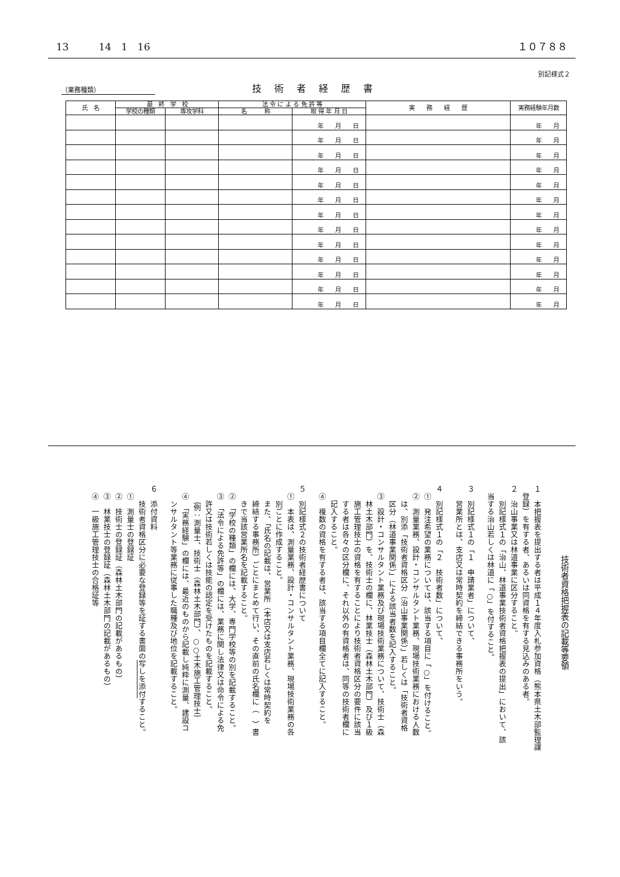13　　　14　1　16 １０７８８
別記様式２
（業務種類）
技術者経歴書
| 氏 名 | 最 終 学 校 | | 法 令 に よ る 免 許 等 | | 実 務 経 歴 | 実務経験年月数 |
| --- | --- | --- | --- | --- | --- | --- |
| | 学校の種類 | 専攻学科 | 名 称 | 取 得 年 月 日 | | |
| | | | | 年 月 日 | | 年 月 |
| | | | | 年 月 日 | | 年 月 |
| | | | | 年 月 日 | | 年 月 |
| | | | | 年 月 日 | | 年 月 |
| | | | | 年 月 日 | | 年 月 |
| | | | | 年 月 日 | | 年 月 |
| | | | | 年 月 日 | | 年 月 |
| | | | | 年 月 日 | | 年 月 |
| | | | | 年 月 日 | | 年 月 |
| | | | | 年 月 日 | | 年 月 |
| | | | | 年 月 日 | | 年 月 |
| | | | | 年 月 日 | | 年 月 |
| | | | | 年 月 日 | | 年 月 |
技術者資格把握表の記載等要領
１　本把握表を提出する者は平成１４年度入札参加資格（熊本県土木部監理課
　登録）を有する者、あるいは同資格を有する見込みのある者。
２　治山事業又は林道事業に区分すること。
　　別記様式１の「治山、林道事業技術者資格把握表の提出」において、該
　当する治山若しくは林道に「○」を付すること。
３　別記様式１の「１　申請業者」について、
　　営業所とは、支店又は常時契約を締結できる事務所をいう。
４　別記様式１の「２　技術者数」について、
　①　発注希望の業務については、該当する項目に「○」を付けること。
　②　測量業務、設計・コンサルタント業務、現場技術業務における人数
　　は、別添「技術者資格区分（治山事業関係）」若しくは「技術者資格
　　区分（林道事業関係）」による該当者数を記入すること。
　③　設計・コンサルタント業務及び現場技術業務について、技術士（森
　　林土木部門）を、技術士の欄に、林業技士（森林土木部門）及び１級
　　施工管理技士の資格を有することにより技術者資格区分の要件に該当
　　する者は各々の区分欄に、それ以外の有資格者は、同等の技術者欄に
　　記入すること。
　④　複数の資格を有する者は、該当する項目欄全てに記入すること。
５　別記様式２の技術者経歴書について
　①　本表は、測量業務、設計・コンサルタント業務、現場技術業務の各
　　別ごとに作成すること。
　　また、「氏名の記載は、営業所（本店又は支店若しくは常時契約を
　　締結する事務所）ごとにまとめて行い、その直前の氏名欄に（　）書
　　きで当該営業所名を記載すること。
　②　「学校の種類」の欄には、大学、専門学校等の別を記載すること。
　③　「法令による免許等」の欄には、業務に関し法律又は命令による免
　　許又は技術若しくは技能の認定を受けたものを記載すること。
　　｛例：測量士、技術士（森林土木部門）、○○土木施工管理技士｝
　④　「実務経験」の欄には、最近のものから記載し純粋に測量、建設コ
　　ンサルタント等業務に従事した職種及び地位を記載すること。
６　添付資料
　　技術者資格区分に必要な登録等を証する書面の写しを添付すること。
　①　測量士の登録証
　②　技術士の登録証（森林土木部門の記載があるもの）
　③　林業技士の登録証（森林土木部門の記載があるもの）
　④　一級施工管理技士の合格証等